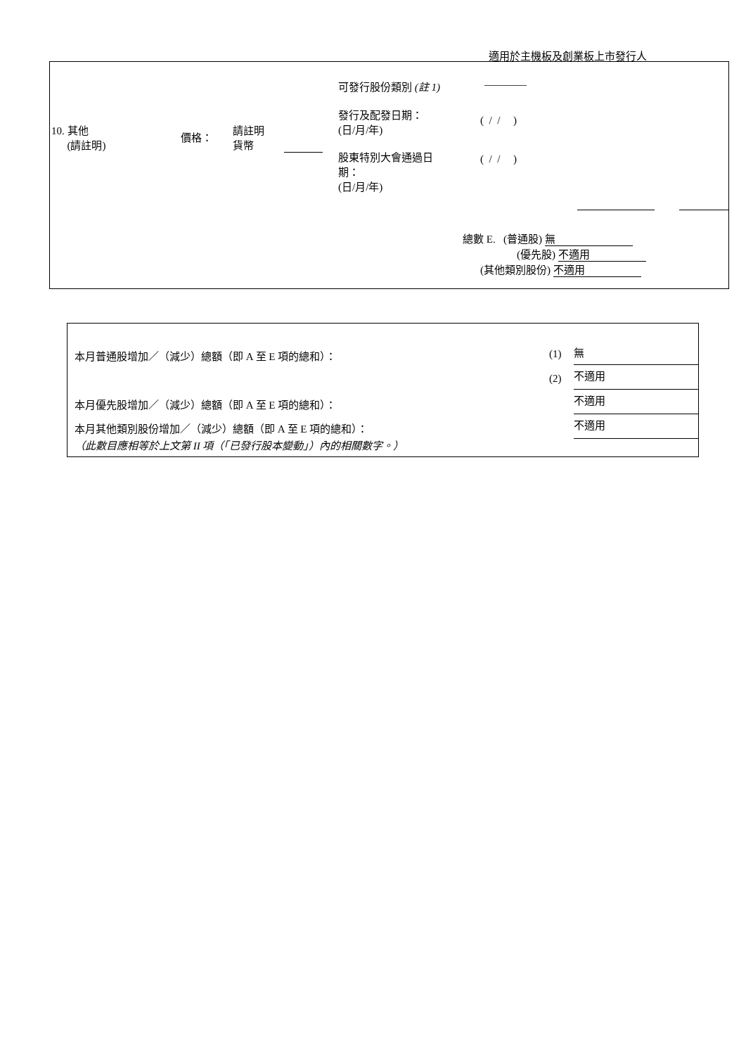適用於主機板及創業板上市發行人
可發行股份類別 (註 1) ————
發行及配發日期：
(日/月/年)
( / / )
10. 其他
(請註明)
價格：
請註明
貨幣
股東特別大會通過日
期：
(日/月/年)
( / / )
總數 E. (普通股) 無
(優先股) 不適用
(其他類別股份) 不適用
本月普通股增加／（減少）總額（即 A 至 E 項的總和）： (1) 無
(2) 不適用
本月優先股增加／（減少）總額（即 A 至 E 項的總和）： 不適用
本月其他類別股份增加／（減少）總額（即 A 至 E 項的總和）： 不適用
（此數目應相等於上文第 II 項（「已發行股本變動」）內的相關數字。）